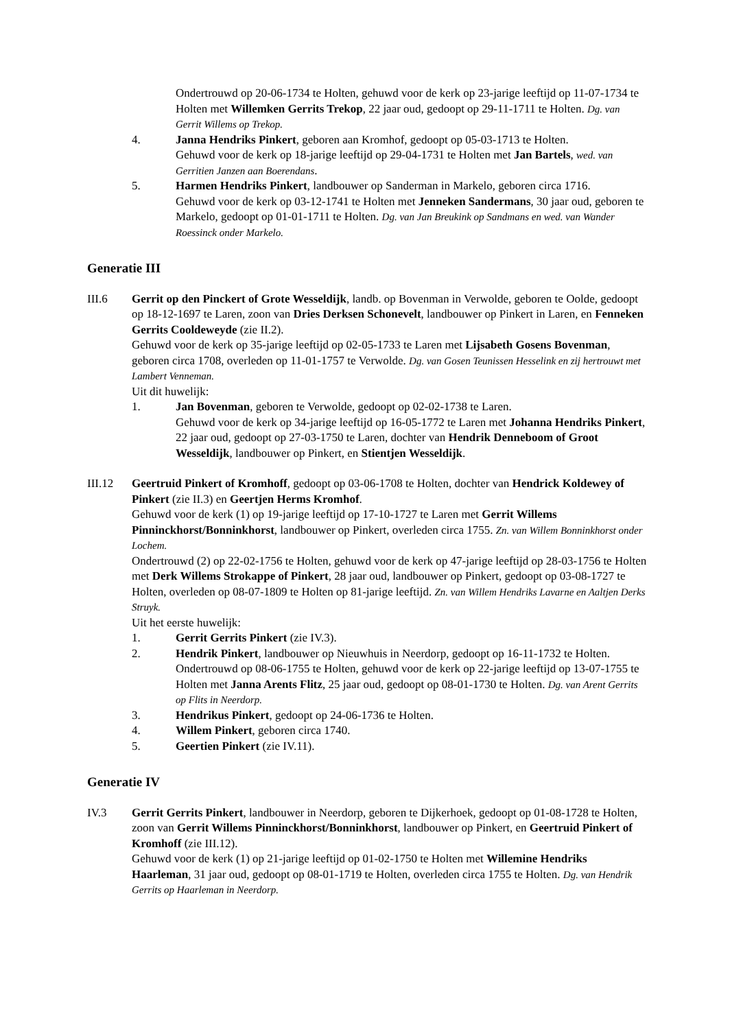Ondertrouwd op 20-06-1734 te Holten, gehuwd voor de kerk op 23-jarige leeftijd op 11-07-1734 te Holten met Willemken Gerrits Trekop, 22 jaar oud, gedoopt op 29-11-1711 te Holten. Dg. van Gerrit Willems op Trekop.
4. Janna Hendriks Pinkert, geboren aan Kromhof, gedoopt op 05-03-1713 te Holten.
Gehuwd voor de kerk op 18-jarige leeftijd op 29-04-1731 te Holten met Jan Bartels, wed. van Gerritien Janzen aan Boerendans.
5. Harmen Hendriks Pinkert, landbouwer op Sanderman in Markelo, geboren circa 1716.
Gehuwd voor de kerk op 03-12-1741 te Holten met Jenneken Sandermans, 30 jaar oud, geboren te Markelo, gedoopt op 01-01-1711 te Holten. Dg. van Jan Breukink op Sandmans en wed. van Wander Roessinck onder Markelo.
Generatie III
III.6 Gerrit op den Pinckert of Grote Wesseldijk, landb. op Bovenman in Verwolde, geboren te Oolde, gedoopt op 18-12-1697 te Laren, zoon van Dries Derksen Schonevelt, landbouwer op Pinkert in Laren, en Fenneken Gerrits Cooldeweyde (zie II.2).
Gehuwd voor de kerk op 35-jarige leeftijd op 02-05-1733 te Laren met Lijsabeth Gosens Bovenman, geboren circa 1708, overleden op 11-01-1757 te Verwolde. Dg. van Gosen Teunissen Hesselink en zij hertrouwt met Lambert Venneman.
Uit dit huwelijk:
1. Jan Bovenman, geboren te Verwolde, gedoopt op 02-02-1738 te Laren.
Gehuwd voor de kerk op 34-jarige leeftijd op 16-05-1772 te Laren met Johanna Hendriks Pinkert, 22 jaar oud, gedoopt op 27-03-1750 te Laren, dochter van Hendrik Denneboom of Groot Wesseldijk, landbouwer op Pinkert, en Stientjen Wesseldijk.
III.12 Geertruid Pinkert of Kromhoff, gedoopt op 03-06-1708 te Holten, dochter van Hendrick Koldewey of Pinkert (zie II.3) en Geertjen Herms Kromhof.
Gehuwd voor de kerk (1) op 19-jarige leeftijd op 17-10-1727 te Laren met Gerrit Willems Pinninckhorst/Bonninkhorst, landbouwer op Pinkert, overleden circa 1755. Zn. van Willem Bonninkhorst onder Lochem.
Ondertrouwd (2) op 22-02-1756 te Holten, gehuwd voor de kerk op 47-jarige leeftijd op 28-03-1756 te Holten met Derk Willems Strokappe of Pinkert, 28 jaar oud, landbouwer op Pinkert, gedoopt op 03-08-1727 te Holten, overleden op 08-07-1809 te Holten op 81-jarige leeftijd. Zn. van Willem Hendriks Lavarne en Aaltjen Derks Struyk.
Uit het eerste huwelijk:
1. Gerrit Gerrits Pinkert (zie IV.3).
2. Hendrik Pinkert, landbouwer op Nieuwhuis in Neerdorp, gedoopt op 16-11-1732 te Holten.
Ondertrouwd op 08-06-1755 te Holten, gehuwd voor de kerk op 22-jarige leeftijd op 13-07-1755 te Holten met Janna Arents Flitz, 25 jaar oud, gedoopt op 08-01-1730 te Holten. Dg. van Arent Gerrits op Flits in Neerdorp.
3. Hendrikus Pinkert, gedoopt op 24-06-1736 te Holten.
4. Willem Pinkert, geboren circa 1740.
5. Geertien Pinkert (zie IV.11).
Generatie IV
IV.3 Gerrit Gerrits Pinkert, landbouwer in Neerdorp, geboren te Dijkerhoek, gedoopt op 01-08-1728 te Holten, zoon van Gerrit Willems Pinninckhorst/Bonninkhorst, landbouwer op Pinkert, en Geertruid Pinkert of Kromhoff (zie III.12).
Gehuwd voor de kerk (1) op 21-jarige leeftijd op 01-02-1750 te Holten met Willemine Hendriks Haarleman, 31 jaar oud, gedoopt op 08-01-1719 te Holten, overleden circa 1755 te Holten. Dg. van Hendrik Gerrits op Haarleman in Neerdorp.